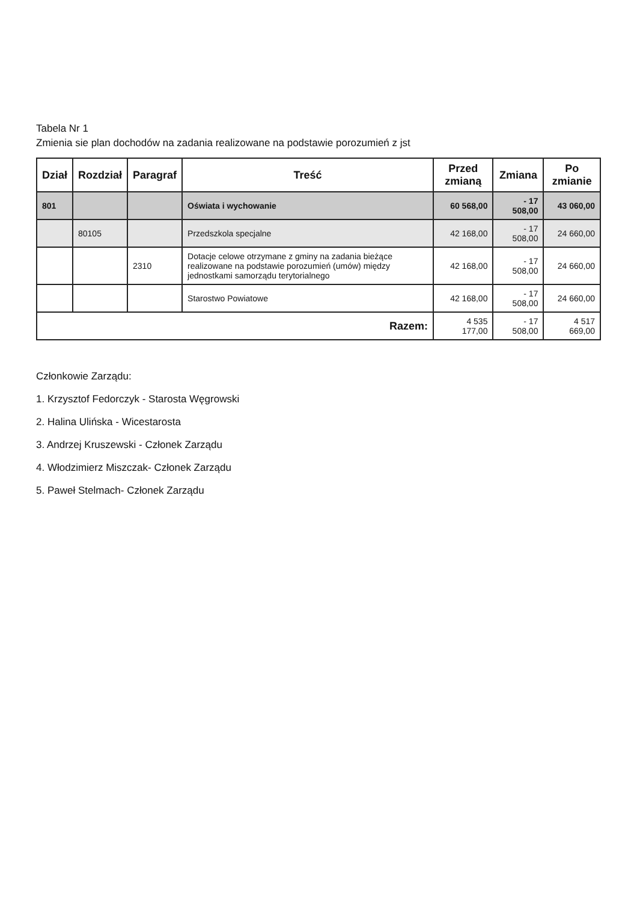Tabela Nr 1
Zmienia sie plan dochodów na zadania realizowane na podstawie porozumień z jst
| Dział | Rozdział | Paragraf | Treść | Przed zmianą | Zmiana | Po zmianie |
| --- | --- | --- | --- | --- | --- | --- |
| 801 | | | Oświata i wychowanie | 60 568,00 | - 17 508,00 | 43 060,00 |
| | 80105 | | Przedszkola specjalne | 42 168,00 | - 17 508,00 | 24 660,00 |
| | | 2310 | Dotacje celowe otrzymane z gminy na zadania bieżące realizowane na podstawie porozumień (umów) między jednostkami samorządu terytorialnego | 42 168,00 | - 17 508,00 | 24 660,00 |
| | | | Starostwo Powiatowe | 42 168,00 | - 17 508,00 | 24 660,00 |
| Razem: | | | | 4 535 177,00 | - 17 508,00 | 4 517 669,00 |
Członkowie Zarządu:
1. Krzysztof Fedorczyk - Starosta Węgrowski
2. Halina Ulińska - Wicestarosta
3. Andrzej Kruszewski - Członek Zarządu
4. Włodzimierz Miszczak- Członek Zarządu
5. Paweł Stelmach- Członek Zarządu